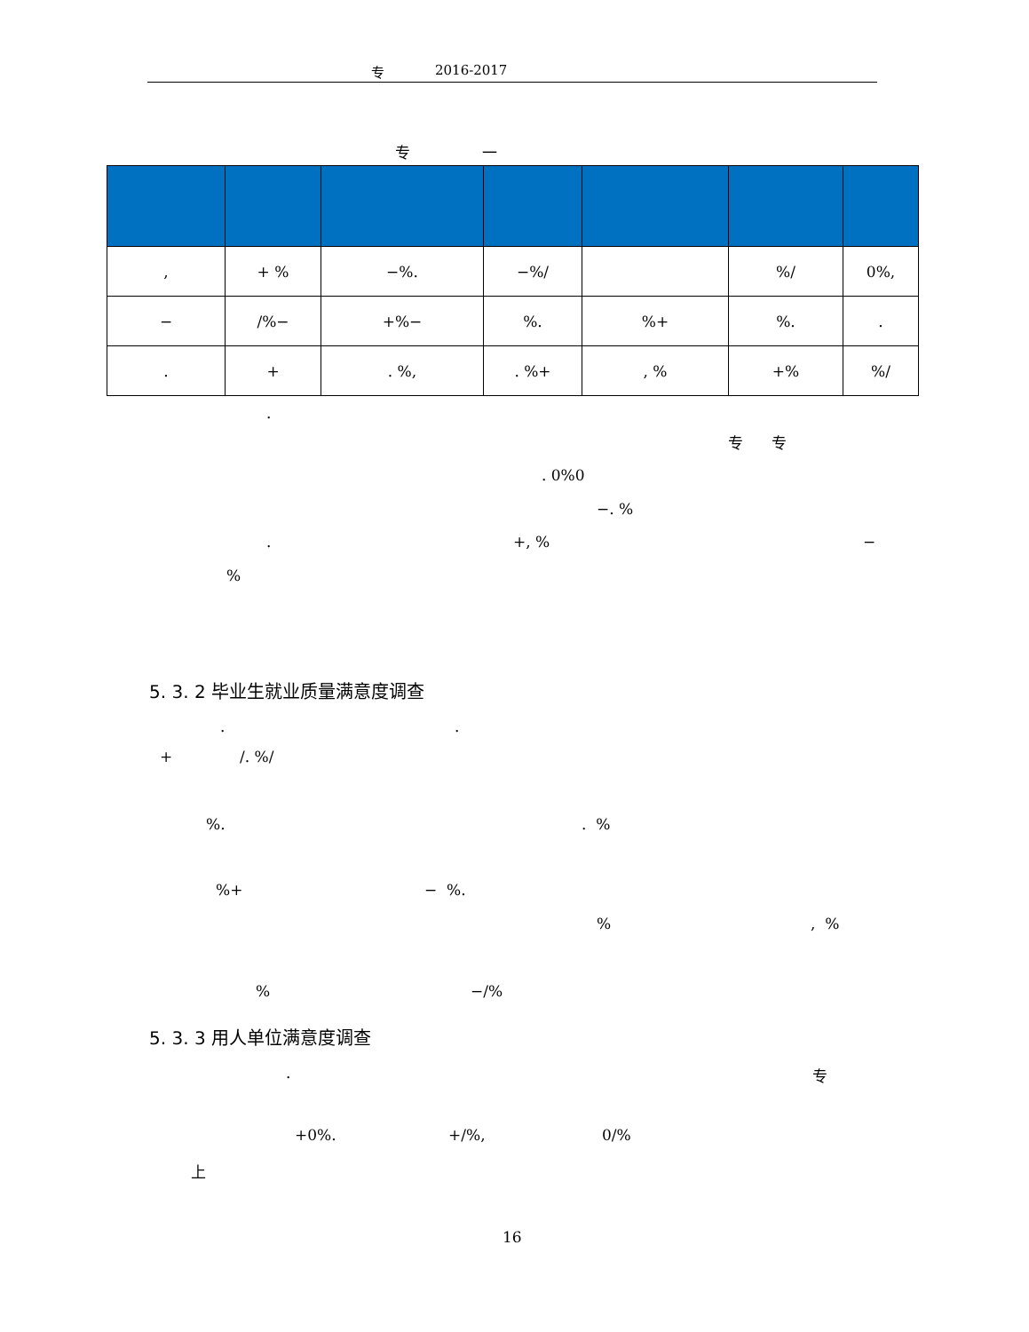专 2016-2017
专
一
| , | + % | −%. | −%/ | | %/ | 0%, |
| − | /%− | +%− | %. | %+ | %. | . |
| . | + | . %, | . %+ | , % | +% | %/ |
.
专 专
. 0%0
−. %
.
+, %
−
%
5. 3. 2 毕业生就业质量满意度调查
.
.
+
/. %/
%.
. %
%+
− %.
%
, %
%
−/%
5. 3. 3 用人单位满意度调查
.
专
+0%.
+/%,
0/%
上
16